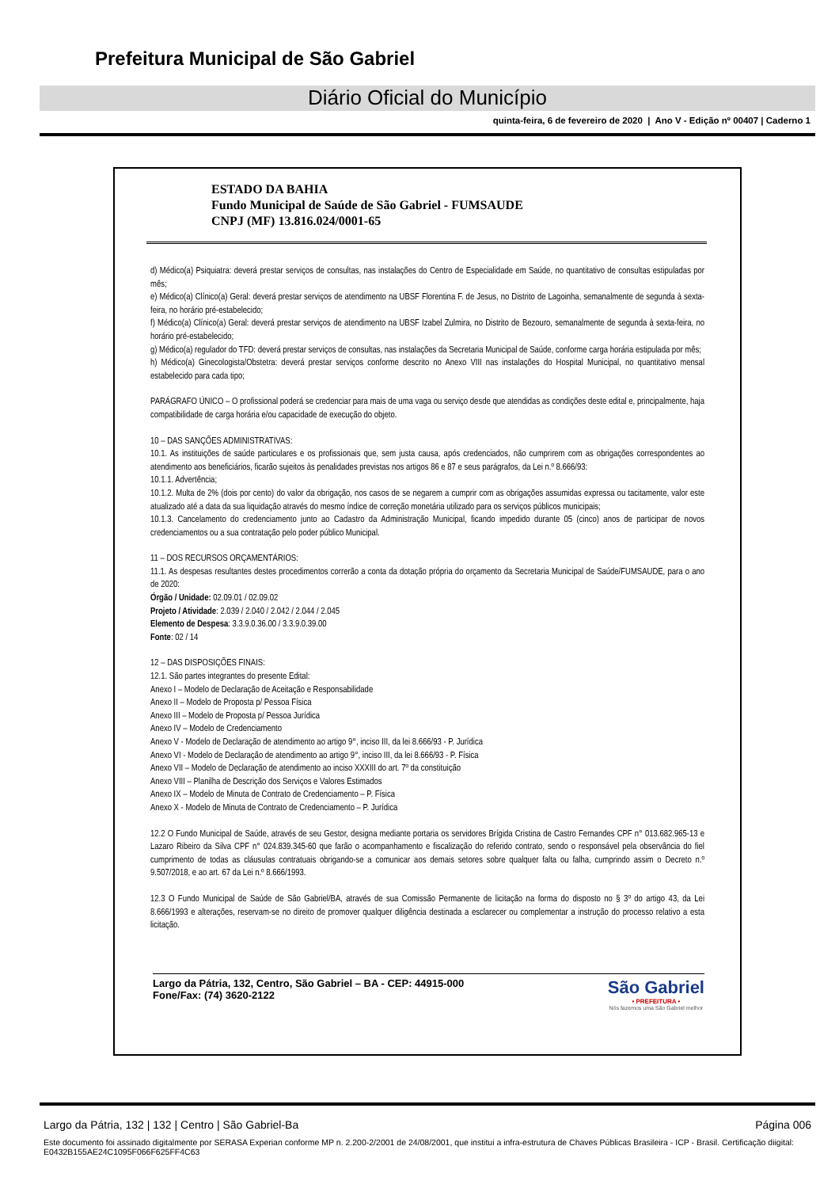Prefeitura Municipal de São Gabriel
Diário Oficial do Município
quinta-feira, 6 de fevereiro de 2020 | Ano V - Edição nº 00407 | Caderno 1
ESTADO DA BAHIA
Fundo Municipal de Saúde de São Gabriel - FUMSAUDE
CNPJ (MF) 13.816.024/0001-65
d) Médico(a) Psiquiatra: deverá prestar serviços de consultas, nas instalações do Centro de Especialidade em Saúde, no quantitativo de consultas estipuladas por mês;
e) Médico(a) Clínico(a) Geral: deverá prestar serviços de atendimento na UBSF Florentina F. de Jesus, no Distrito de Lagoinha, semanalmente de segunda à sexta-feira, no horário pré-estabelecido;
f) Médico(a) Clínico(a) Geral: deverá prestar serviços de atendimento na UBSF Izabel Zulmira, no Distrito de Bezouro, semanalmente de segunda à sexta-feira, no horário pré-estabelecido;
g) Médico(a) regulador do TFD: deverá prestar serviços de consultas, nas instalações da Secretaria Municipal de Saúde, conforme carga horária estipulada por mês;
h) Médico(a) Ginecologista/Obstetra: deverá prestar serviços conforme descrito no Anexo VIII nas instalações do Hospital Municipal, no quantitativo mensal estabelecido para cada tipo;
PARÁGRAFO ÚNICO – O profissional poderá se credenciar para mais de uma vaga ou serviço desde que atendidas as condições deste edital e, principalmente, haja compatibilidade de carga horária e/ou capacidade de execução do objeto.
10 – DAS SANÇÕES ADMINISTRATIVAS:
10.1. As instituições de saúde particulares e os profissionais que, sem justa causa, após credenciados, não cumprirem com as obrigações correspondentes ao atendimento aos beneficiários, ficarão sujeitos às penalidades previstas nos artigos 86 e 87 e seus parágrafos, da Lei n.º 8.666/93:
10.1.1. Advertência;
10.1.2. Multa de 2% (dois por cento) do valor da obrigação, nos casos de se negarem a cumprir com as obrigações assumidas expressa ou tacitamente, valor este atualizado até a data da sua liquidação através do mesmo índice de correção monetária utilizado para os serviços públicos municipais;
10.1.3. Cancelamento do credenciamento junto ao Cadastro da Administração Municipal, ficando impedido durante 05 (cinco) anos de participar de novos credenciamentos ou a sua contratação pelo poder público Municipal.
11 – DOS RECURSOS ORÇAMENTÁRIOS:
11.1. As despesas resultantes destes procedimentos correrão a conta da dotação própria do orçamento da Secretaria Municipal de Saúde/FUMSAUDE, para o ano de 2020:
Órgão / Unidade: 02.09.01 / 02.09.02
Projeto / Atividade: 2.039 / 2.040 / 2.042 / 2.044 / 2.045
Elemento de Despesa: 3.3.9.0.36.00 / 3.3.9.0.39.00
Fonte: 02 / 14
12 – DAS DISPOSIÇÕES FINAIS:
12.1. São partes integrantes do presente Edital:
Anexo I – Modelo de Declaração de Aceitação e Responsabilidade
Anexo II – Modelo de Proposta p/ Pessoa Física
Anexo III – Modelo de Proposta p/ Pessoa Jurídica
Anexo IV – Modelo de Credenciamento
Anexo V - Modelo de Declaração de atendimento ao artigo 9°, inciso III, da lei 8.666/93 - P. Jurídica
Anexo VI - Modelo de Declaração de atendimento ao artigo 9°, inciso III, da lei 8.666/93 - P. Física
Anexo VII – Modelo de Declaração de atendimento ao inciso XXXIII do art. 7º da constituição
Anexo VIII – Planilha de Descrição dos Serviços e Valores Estimados
Anexo IX – Modelo de Minuta de Contrato de Credenciamento – P. Física
Anexo X - Modelo de Minuta de Contrato de Credenciamento – P. Jurídica
12.2 O Fundo Municipal de Saúde, através de seu Gestor, designa mediante portaria os servidores Brígida Cristina de Castro Fernandes CPF n° 013.682.965-13 e Lazaro Ribeiro da Silva CPF n° 024.839.345-60 que farão o acompanhamento e fiscalização do referido contrato, sendo o responsável pela observância do fiel cumprimento de todas as cláusulas contratuais obrigando-se a comunicar aos demais setores sobre qualquer falta ou falha, cumprindo assim o Decreto n.º 9.507/2018, e ao art. 67 da Lei n.º 8.666/1993.
12.3 O Fundo Municipal de Saúde de São Gabriel/BA, através de sua Comissão Permanente de licitação na forma do disposto no § 3º do artigo 43, da Lei 8.666/1993 e alterações, reservam-se no direito de promover qualquer diligência destinada a esclarecer ou complementar a instrução do processo relativo a esta licitação.
Largo da Pátria, 132, Centro, São Gabriel – BA - CEP: 44915-000
Fone/Fax: (74) 3620-2122
São Gabriel
• PREFEITURA •
Nós fazemos uma São Gabriel melhor
Largo da Pátria, 132 | 132 | Centro | São Gabriel-Ba Página 006
Este documento foi assinado digitalmente por SERASA Experian conforme MP n. 2.200-2/2001 de 24/08/2001, que institui a infra-estrutura de Chaves Públicas Brasileira - ICP - Brasil. Certificação diigital: E0432B155AE24C1095F066F625FF4C63